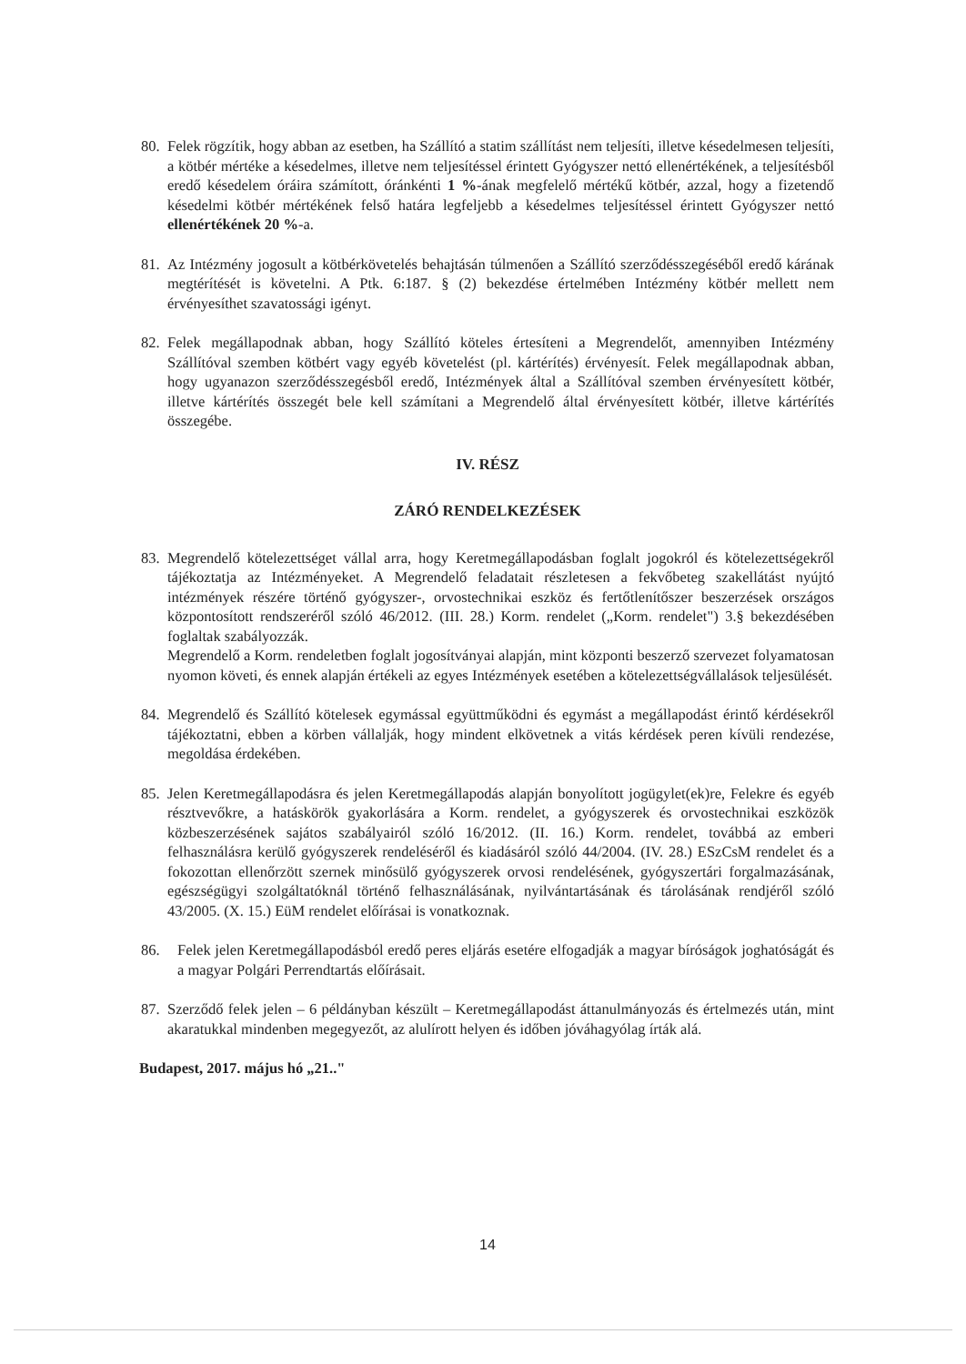80.
Felek rögzítik, hogy abban az esetben, ha Szállító a statim szállítást nem teljesíti, illetve késedelmesen teljesíti, a kötbér mértéke a késedelmes, illetve nem teljesítéssel érintett Gyógyszer nettó ellenértékének, a teljesítésből eredő késedelem óráira számított, óránkénti 1 %-ának megfelelő mértékű kötbér, azzal, hogy a fizetendő késedelmi kötbér mértékének felső határa legfeljebb a késedelmes teljesítéssel érintett Gyógyszer nettó ellenértékének 20 %-a.
81.
Az Intézmény jogosult a kötbérkövetelés behajtásán túlmenően a Szállító szerződésszegéséből eredő kárának megtérítését is követelni. A Ptk. 6:187. § (2) bekezdése értelmében Intézmény kötbér mellett nem érvényesíthet szavatossági igényt.
82.
Felek megállapodnak abban, hogy Szállító köteles értesíteni a Megrendelőt, amennyiben Intézmény Szállítóval szemben kötbért vagy egyéb követelést (pl. kártérítés) érvényesít. Felek megállapodnak abban, hogy ugyanazon szerződésszegésből eredő, Intézmények által a Szállítóval szemben érvényesített kötbér, illetve kártérítés összegét bele kell számítani a Megrendelő által érvényesített kötbér, illetve kártérítés összegébe.
IV. RÉSZ
ZÁRÓ RENDELKEZÉSEK
83.
Megrendelő kötelezettséget vállal arra, hogy Keretmegállapodásban foglalt jogokról és kötelezettségekről tájékoztatja az Intézményeket. A Megrendelő feladatait részletesen a fekvőbeteg szakellátást nyújtó intézmények részére történő gyógyszer-, orvostechnikai eszköz és fertőtlenítőszer beszerzések országos központosított rendszeréről szóló 46/2012. (III. 28.) Korm. rendelet („Korm. rendelet") 3.§ bekezdésében foglaltak szabályozzák.
Megrendelő a Korm. rendeletben foglalt jogosítványai alapján, mint központi beszerző szervezet folyamatosan nyomon követi, és ennek alapján értékeli az egyes Intézmények esetében a kötelezettségvállalások teljesülését.
84.
Megrendelő és Szállító kötelesek egymással együttműködni és egymást a megállapodást érintő kérdésekről tájékoztatni, ebben a körben vállalják, hogy mindent elkövetnek a vitás kérdések peren kívüli rendezése, megoldása érdekében.
85.
Jelen Keretmegállapodásra és jelen Keretmegállapodás alapján bonyolított jogügylet(ek)re, Felekre és egyéb résztvevőkre, a hatáskörök gyakorlására a Korm. rendelet, a gyógyszerek és orvostechnikai eszközök közbeszerzésének sajátos szabályairól szóló 16/2012. (II. 16.) Korm. rendelet, továbbá az emberi felhasználásra kerülő gyógyszerek rendeléséről és kiadásáról szóló 44/2004. (IV. 28.) ESzCsM rendelet és a fokozottan ellenőrzött szernek minősülő gyógyszerek orvosi rendelésének, gyógyszertári forgalmazásának, egészségügyi szolgáltatóknál történő felhasználásának, nyilvántartásának és tárolásának rendjéről szóló 43/2005. (X. 15.) EüM rendelet előírásai is vonatkoznak.
86. Felek jelen Keretmegállapodásból eredő peres eljárás esetére elfogadják a magyar bíróságok joghatóságát és a magyar Polgári Perrendtartás előírásait.
87.
Szerződő felek jelen – 6 példányban készült – Keretmegállapodást áttanulmányozás és értelmezés után, mint akaratukkal mindenben megegyezőt, az alulírott helyen és időben jóváhagyólag írták alá.
Budapest, 2017. május hó „21.."
14